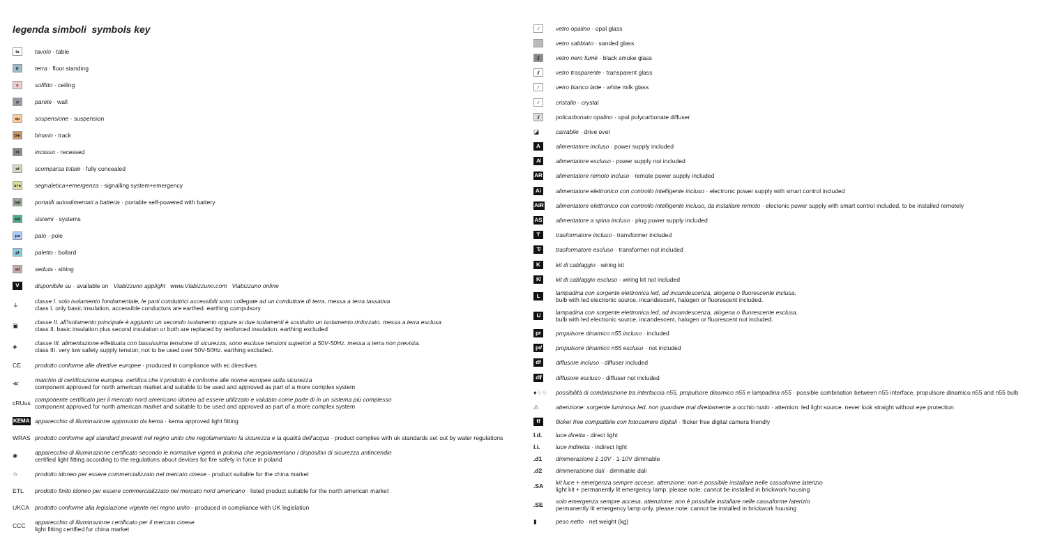legenda simboli symbols key
ta tavolo · table
tr terra · floor standing
s soffitto · ceiling
p parete · wall
sp sospensione · suspension
bin binario · track
in incasso · recessed
st scomparsa totale · fully concealed
s+e segnaletica+emergenza · signalling system+emergency
bat portatili autoalimentati a batteria · portable self-powered with battery
sis sistemi · systems
pa palo · pole
pt paletto · bollard
sd seduta · sitting
Vdisponibile su · available on Viabizzuno applight www.Viabizzuno.com Viabizzuno online
⏚ classe I. solo isolamento fondamentale, le parti conduttrici accessibili sono collegate ad un conduttore di terra. messa a terra tassativa
class I. only basic insulation, accessible conductors are earthed. earthing compulsory
▣ classe II. all'isolamento principale è aggiunto un secondo isolamento oppure ai due isolamenti è sostituito un isolamento rinforzato. messa a terra esclusa
class II. basic insulation plus second insulation or both are replaced by reinforced insulation. earthing excluded
◈ classe III. alimentazione effettuata con bassissima tensione di sicurezza; sono escluse tensioni superiori a 50V-50Hz. messa a terra non prevista.
class III. very low safety supply tension; not to be used over 50V-50Hz. earthing excluded.
CE prodotto conforme alle direttive europee · produced in compliance with ec directives
≪ marchio di certificazione europea. certifica che il prodotto è conforme alle norme europee sulla sicurezza
component approved for north american market and suitable to be used and approved as part of a more complex system
cRUus componente certificato per il mercato nord americano idoneo ad essere utilizzato e valutato come parte di in un sistema più complesso
component approved for north american market and suitable to be used and approved as part of a more complex system
KEMA apparecchio di illuminazione approvato da kema · kema approved light fitting
WRAS prodotto conforme agli standard presenti nel regno unito che regolamentano la sicurezza e la qualità dell'acqua · product complies with uk standards set out by water regulations
✺ apparecchio di illuminazione certificato secondo le normative vigenti in polonia che regolamentano i dispositivi di sicurezza antincendio
certified light fitting according to the regulations about devices for fire safety in force in poland
☆ prodotto idoneo per essere commercializzato nel mercato cinese · product suitable for the china market
ETL prodotto finito idoneo per essere commercializzato nel mercato nord americano · listed product suitable for the north american market
UKCA prodotto conforme alla legislazione vigente nel regno unito · produced in compliance with UK legislation
CCC apparecchio di illuminazione certificato per il mercato cinese
light fitting certified for china market
⁄ vetro opalino · opal glass
vetro sabbiato · sanded glass
⫽ vetro nero fumè · black smoke glass
⫽ vetro trasparente · transparent glass
⁄ vetro bianco latte · white milk glass
⁄ cristallo · crystal
⫽ policarbonato opalino · opal polycarbonate diffuser
◪ carrabile · drive over
Aalimentatore incluso · power supply included
A̸ alimentatore escluso · power supply not included
AR alimentatore remoto incluso · remote power supply included
Ai alimentatore elettronico con controllo intelligente incluso · electronic power supply with smart control included
AiR alimentatore elettronico con controllo intelligente incluso, da installare remoto · electonic power supply with smart control included, to be installed remotely
AS alimentatore a spina incluso · plug power supply included
Ttrasformatore incluso · transformer included
T̸ trasformatore escluso · transformer not included
Kkit di cablaggio · wiring kit
K̸ kit di cablaggio escluso · wiring kit not included
Llampadina con sorgente elettronica led, ad incandescenza, alogena o fluorescente inclusa.
bulb with led electronic source, incandescent, halogen or fluorescent included.
L̸ lampadina con sorgente elettronica led, ad incandescenza, alogena o fluorescente esclusa.
bulb with led electronic source, incandescent, halogen or fluorescent not included.
pr propulsore dinamico n55 incluso · included
pr̸ propulsore dinamico n55 escluso · not included
df diffusore incluso · diffuser included
df̸ diffusore escluso · diffuser not included
♦♢♢ possibilità di combinazione tra interfaccia n55, propulsore dinamico n55 e lampadina n55 · possible combination between n55 interface, propulsore dinamico n55 and n55 bulb
⚠ attenzione: sorgente luminosa led. non guardare mai direttamente a occhio nudo · attention: led light source. never look straight without eye protection
ff flicker free compatibile con fotocamere digitali · flicker free digital camera friendly
l.d. luce diretta · direct light
l.i. luce indiretta · indirect light
.d1 dimmerazione 1-10V · 1-10V dimmable
.d2 dimmerazione dali · dimmable dali
.SA kit luce + emergenza sempre accese. attenzione: non è possibile installare nelle cassaforme laterizio
light kit + permanently lit emergency lamp. please note: cannot be installed in brickwork housing
.SE solo emergenza sempre accesa. attenzione: non è possibile installare nelle cassaforme laterizio
permanently lit emergency lamp only. please note: cannot be installed in brickwork housing
▮ peso netto · net weight (kg)